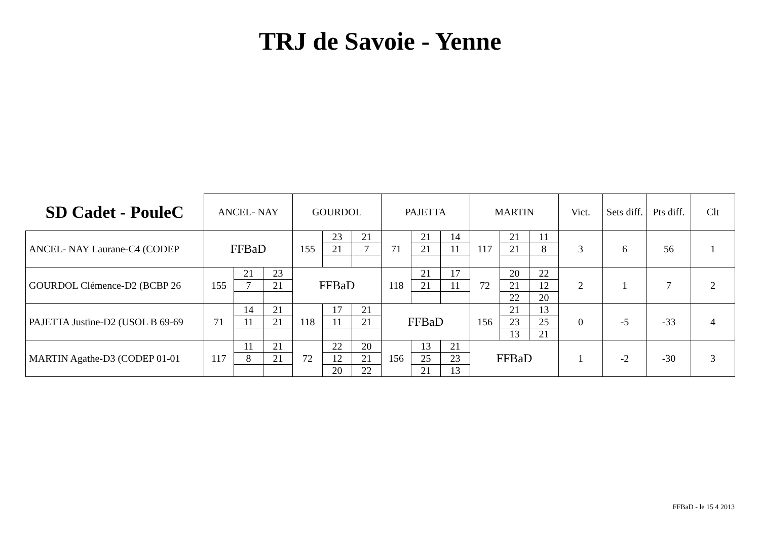TRJ de Savoie - Yenne
| SD Cadet - PouleC | ANCEL- NAY | | | GOURDOL | | | PAJETTA | | | MARTIN | | | Vict. | Sets diff. | Pts diff. | Clt |
| --- | --- | --- | --- | --- | --- | --- | --- | --- | --- | --- | --- | --- | --- | --- | --- | --- |
| ANCEL- NAY Laurane-C4 (CODEP | FFBaD | | | 155 | 23 | 21 | 71 | 21 | 14 | 117 | 21 | 11 | 3 | 6 | 56 | 1 |
| | | | | | 21 | 7 | | 21 | 11 | | 21 | 8 | | | | |
| GOURDOL Clémence-D2 (BCBP 26 | 155 | 21 | 23 | FFBaD | | | 118 | 21 | 17 | 72 | 20 | 22 | 2 | 1 | 7 | 2 |
| | | 7 | 21 | | | | | 21 | 11 | | 21 | 12 | | | | |
| | | | | | | | | | | | 22 | 20 | | | | |
| PAJETTA Justine-D2 (USOL B 69-69 | 71 | 14 | 21 | 118 | 17 | 21 | FFBaD | | | 156 | 21 | 13 | 0 | -5 | -33 | 4 |
| | | 11 | 21 | | 11 | 21 | | | | | 23 | 25 | | | | |
| | | | | | | | | | | | 13 | 21 | | | | |
| MARTIN Agathe-D3 (CODEP 01-01 | 117 | 11 | 21 | 72 | 22 | 20 | 156 | 13 | 21 | FFBaD | | | 1 | -2 | -30 | 3 |
| | | 8 | 21 | | 12 | 21 | | 25 | 23 | | | | | | | |
| | | | | | 20 | 22 | | 21 | 13 | | | | | | | |
FFBaD - le 15 4 2013